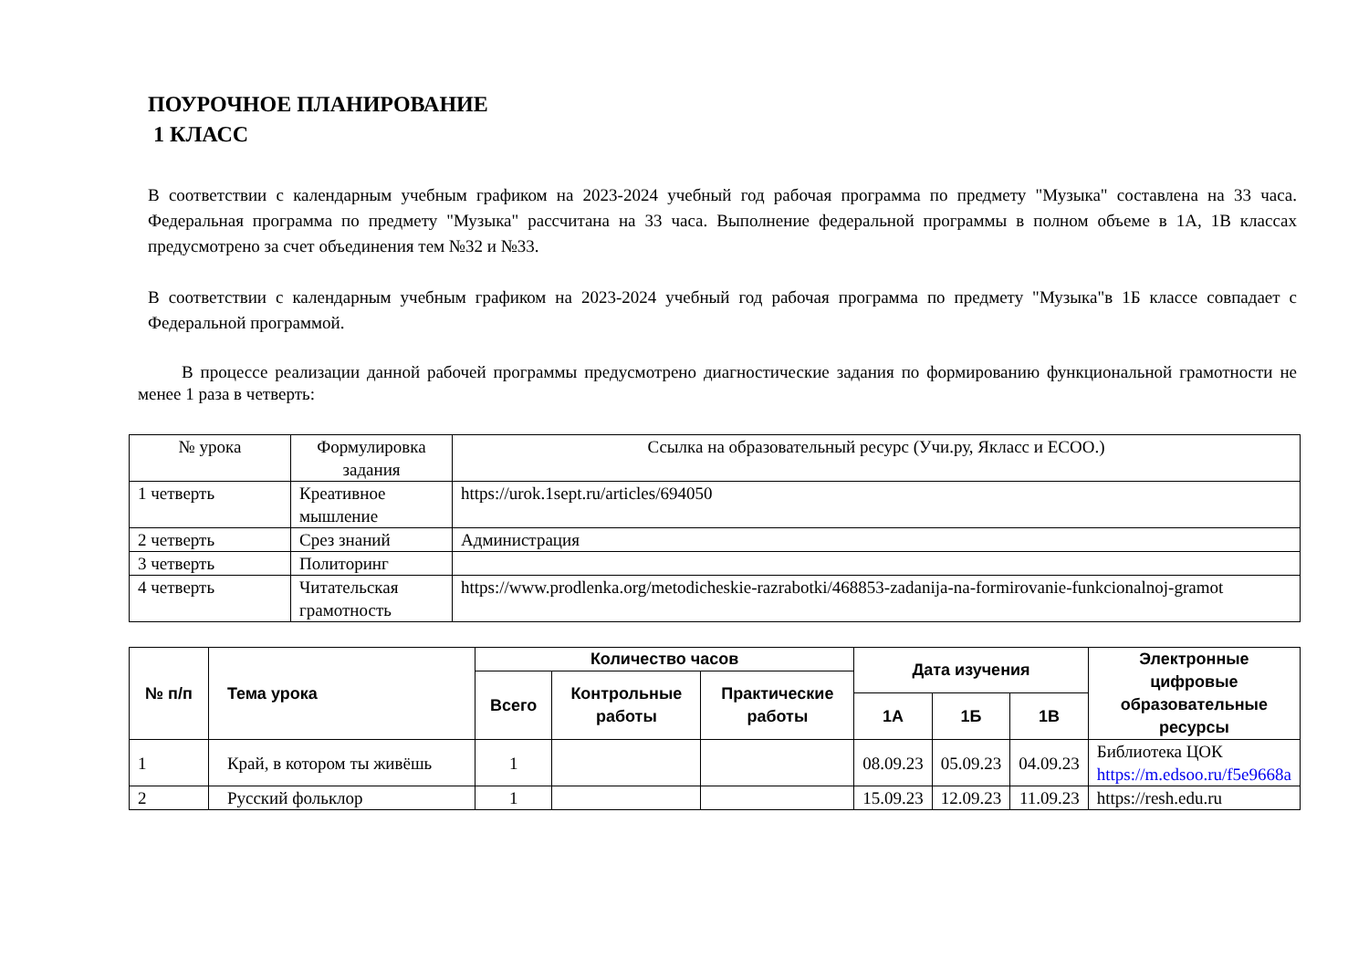ПОУРОЧНОЕ ПЛАНИРОВАНИЕ
1 КЛАСС
В соответствии с календарным учебным графиком на 2023-2024 учебный год рабочая программа по предмету "Музыка" составлена на 33 часа. Федеральная программа по предмету "Музыка" рассчитана на 33 часа. Выполнение федеральной программы в полном объеме в 1А, 1В классах предусмотрено за счет объединения тем №32 и №33.
В соответствии с календарным учебным графиком на 2023-2024 учебный год рабочая программа по предмету "Музыка"в 1Б классе совпадает с Федеральной программой.
В процессе реализации данной рабочей программы предусмотрено диагностические задания по формированию функциональной грамотности не менее 1 раза в четверть:
| № урока | Формулировка задания | Ссылка на образовательный ресурс (Учи.ру, Якласс и ЕСОО.) |
| 1 четверть | Креативное мышление | https://urok.1sept.ru/articles/694050 |
| 2 четверть | Срез знаний | Администрация |
| 3 четверть | Политоринг | |
| 4 четверть | Читательская грамотность | https://www.prodlenka.org/metodicheskie-razrabotki/468853-zadanija-na-formirovanie-funkcionalnoj-gramot |
| № п/п | Тема урока | Количество часов | | | Дата изучения | | | Электронные цифровые образовательные ресурсы |
| --- | --- | --- | --- | --- | --- | --- | --- | --- |
| | | Всего | Контрольные работы | Практические работы | | | | |
| | | | | | 1А | 1Б | 1В | |
| 1 | Край, в котором ты живёшь | 1 | | | 08.09.23 | 05.09.23 | 04.09.23 | Библиотека ЦОК https://m.edsoo.ru/f5e9668a |
| 2 | Русский фольклор | 1 | | | 15.09.23 | 12.09.23 | 11.09.23 | https://resh.edu.ru |